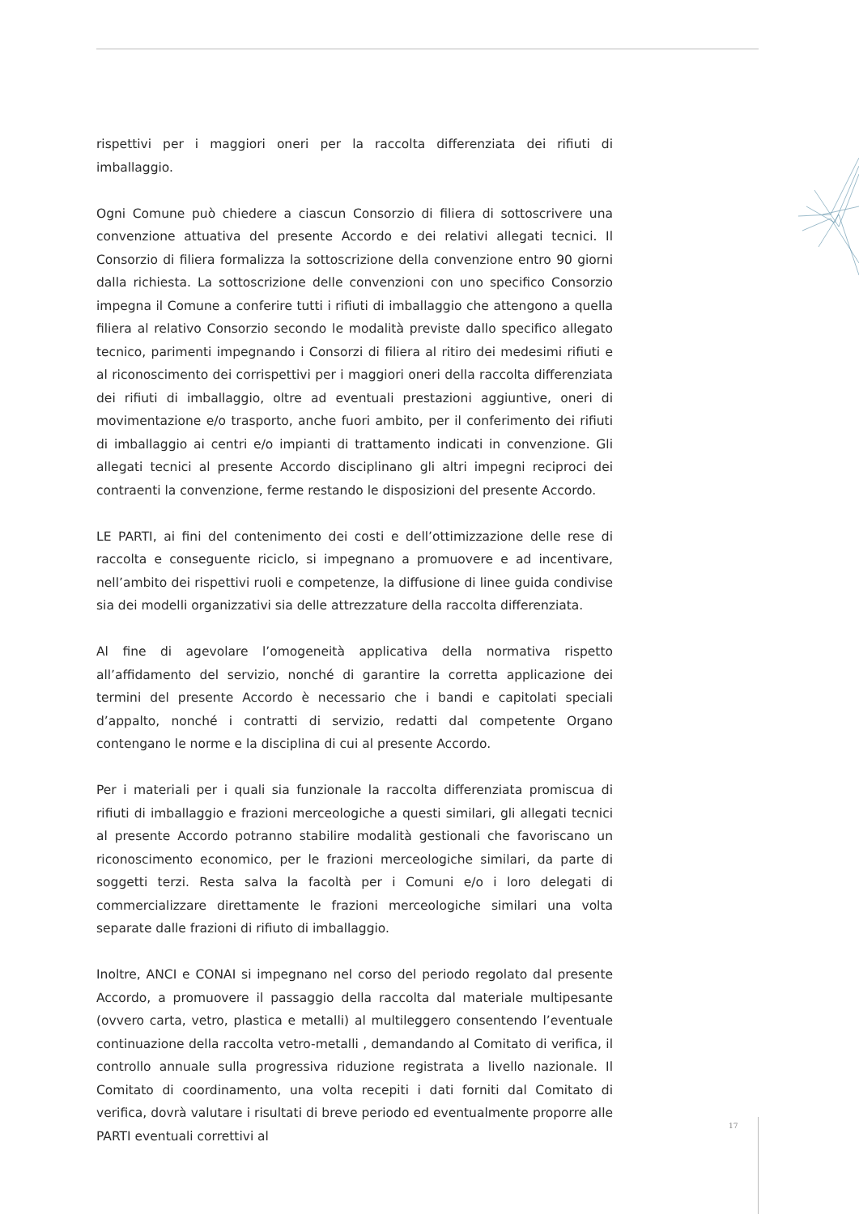rispettivi per i maggiori oneri per la raccolta differenziata dei rifiuti di imballaggio.
Ogni Comune può chiedere a ciascun Consorzio di filiera di sottoscrivere una convenzione attuativa del presente Accordo e dei relativi allegati tecnici. Il Consorzio di filiera formalizza la sottoscrizione della convenzione entro 90 giorni dalla richiesta. La sottoscrizione delle convenzioni con uno specifico Consorzio impegna il Comune a conferire tutti i rifiuti di imballaggio che attengono a quella filiera al relativo Consorzio secondo le modalità previste dallo specifico allegato tecnico, parimenti impegnando i Consorzi di filiera al ritiro dei medesimi rifiuti e al riconoscimento dei corrispettivi per i maggiori oneri della raccolta differenziata dei rifiuti di imballaggio, oltre ad eventuali prestazioni aggiuntive, oneri di movimentazione e/o trasporto, anche fuori ambito, per il conferimento dei rifiuti di imballaggio ai centri e/o impianti di trattamento indicati in convenzione. Gli allegati tecnici al presente Accordo disciplinano gli altri impegni reciproci dei contraenti la convenzione, ferme restando le disposizioni del presente Accordo.
LE PARTI, ai fini del contenimento dei costi e dell’ottimizzazione delle rese di raccolta e conseguente riciclo, si impegnano a promuovere e ad incentivare, nell’ambito dei rispettivi ruoli e competenze, la diffusione di linee guida condivise sia dei modelli organizzativi sia delle attrezzature della raccolta differenziata.
Al fine di agevolare l’omogeneità applicativa della normativa rispetto all’affidamento del servizio, nonché di garantire la corretta applicazione dei termini del presente Accordo è necessario che i bandi e capitolati speciali d’appalto, nonché i contratti di servizio, redatti dal competente Organo contengano le norme e la disciplina di cui al presente Accordo.
Per i materiali per i quali sia funzionale la raccolta differenziata promiscua di rifiuti di imballaggio e frazioni merceologiche a questi similari, gli allegati tecnici al presente Accordo potranno stabilire modalità gestionali che favoriscano un riconoscimento economico, per le frazioni merceologiche similari, da parte di soggetti terzi. Resta salva la facoltà per i Comuni e/o i loro delegati di commercializzare direttamente le frazioni merceologiche similari una volta separate dalle frazioni di rifiuto di imballaggio.
Inoltre, ANCI e CONAI si impegnano nel corso del periodo regolato dal presente Accordo, a promuovere il passaggio della raccolta dal materiale multipesante (ovvero carta, vetro, plastica e metalli) al multileggero consentendo l’eventuale continuazione della raccolta vetro-metalli , demandando al Comitato di verifica, il controllo annuale sulla progressiva riduzione registrata a livello nazionale. Il Comitato di coordinamento, una volta recepiti i dati forniti dal Comitato di verifica, dovrà valutare i risultati di breve periodo ed eventualmente proporre alle PARTI eventuali correttivi al
17